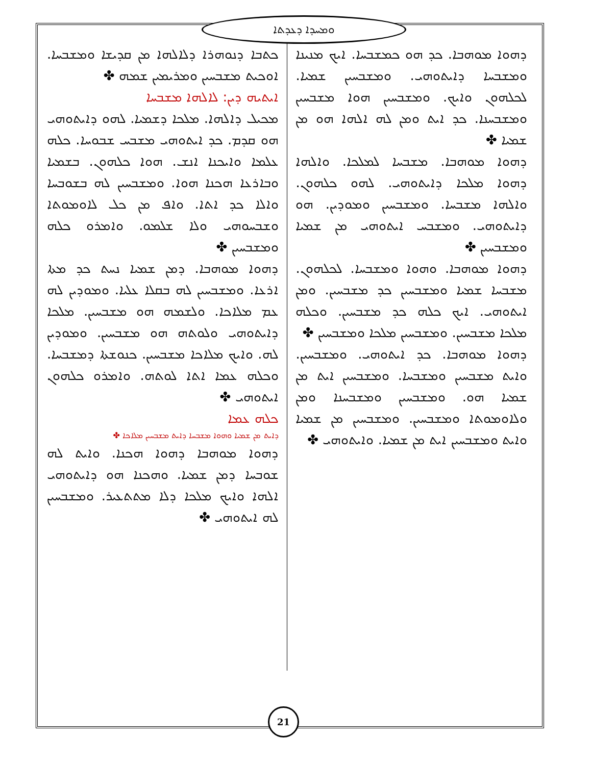ܘܡܚܕܐ ܕܥܕܬܐ
ܟܬܒܐ ܕܢܘܗܪܐ ܕܠܐܠܗܐ ܡܢ ܩܕܝܫܐ ܘܡܫܒܚܐ. ܐܘܟܝܬ ܡܫܒܚܝܢ ܘܡܪܝܡܝܢ ܫܡܗ ✤
ܐܝܬܝܗ ܕܝܢ: ܠܐܠܗܐ ܡܫܒܚܐ
ܡܟܝܠ ܕܐܠܗܐ. ܡܠܟܐ ܕܫܡܝܐ. ܠܗܘ ܕܐܝܬܘܗܝ ܗܘ ܩܕܡ. ܟܕ ܐܝܬܘܗܝ ܡܫܒܚ ܫܒܘܚܐ. ܟܠܗ ܥܠܡܐ ܘܐܝܟܢܐ ܐܢܫ. ܗܘܐ ܟܠܗܘܢ. ܒܫܡܝܐ ܘܒܐܪܥܐ ܗܟܢܐ ܗܘܐ. ܘܡܫܒܚܝܢ ܠܗ ܒܫܘܒܚܐ ܘܐܠܐ ܟܕ ܐܬܐ. ܘܐܦ ܡܢ ܟܠ ܠܐܘܡܘܬܐ ܘܫܒܚܘܗܝ ܘܠܐ ܫܠܡܘ. ܘܐܡܪܘ ܟܠܗ ܘܡܫܒܚܝܢ ✤
ܕܗܘܐ ܡܘܗܒܐ. ܕܡܢ ܫܡܝܐ ܢܚܬ ܟܕ ܡܬܐ ܐܪܥܐ. ܘܡܫܒܚܝܢ ܠܗ ܒܩܠܐ ܥܠܝܐ. ܘܡܘܕܝܢ ܠܗ ܥܡ ܡܠܐܟܐ. ܘܠܫܡܗ ܗܘ ܡܫܒܚܝܢ. ܡܠܟܐ ܕܐܝܬܘܗܝ ܘܠܘܬܗ ܗܘ ܡܫܒܚܝܢ. ܘܡܘܕܝܢ ܠܗ. ܘܐܝܟ ܡܠܐܟܐ ܡܫܒܚܝܢ. ܟܢܘܫܬܐ ܕܡܫܒܚܐ. ܘܟܠܗ ܥܡܐ ܐܬܐ ܠܘܬܗ. ܘܐܡܪܘ ܟܠܗܘܢ ܐܝܬܘܗܝ ✤
ܟܠܗ ܥܡܐ
ܕܐܝܬ ܡܢ ܫܡܝܐ ܘܗܘܐ ܡܫܒܚܐ ܕܐܝܬ ܡܫܒܚܝܢ ܡܠܐܟܐ ✤
ܕܗܘܐ ܡܘܗܒܐ ܕܗܘܐ ܗܟܢܐ. ܘܐܝܬ ܠܗ ܫܘܒܚܐ ܕܡܢ ܫܡܝܐ. ܘܗܟܢܐ ܗܘ ܕܐܝܬܘܗܝ ܐܠܗܐ ܘܐܝܟ ܡܠܟܐ ܕܠܐ ܡܬܬܥܝܪ. ܘܡܫܒܚܝܢ ܠܗ ܐܝܬܘܗܝ ✤
ܕܗܘܐ ܡܘܗܒܐ. ܟܕ ܗܘ ܟܡܫܒܚܐ. ܐܝܟ ܡܢܝܢܐ ܘܡܫܒܚܐ ܕܐܝܬܘܗܝ. ܘܡܫܒܚܝܢ ܫܡܝܐ. ܠܟܠܗܘܢ ܘܐܝܟ. ܘܡܫܒܚܝܢ ܗܘܐ ܡܫܒܚܝܢ ܘܡܫܒܚܢܐ. ܟܕ ܐܝܬ ܘܡܢ ܠܗ ܐܠܗܐ ܗܘ ܡܢ ܫܡܝܐ ✤
ܕܗܘܐ ܡܘܗܒܐ. ܡܫܒܚܐ ܠܡܠܟܐ. ܘܐܠܗܐ ܕܗܘܐ ܡܠܟܐ ܕܐܝܬܘܗܝ. ܠܗܘ ܟܠܗܘܢ. ܘܐܠܗܐ ܡܫܒܚܐ. ܘܡܫܒܚܝܢ ܘܡܘܕܝܢ. ܗܘ ܕܐܝܬܘܗܝ. ܘܡܫܒܚ ܐܝܬܘܗܝ ܡܢ ܫܡܝܐ ܘܡܫܒܚܝܢ ✤
ܕܗܘܐ ܡܘܗܒܐ. ܘܗܘܐ ܘܡܫܒܚܐ. ܠܟܠܗܘܢ. ܡܫܒܚܐ ܫܡܝܐ ܘܡܫܒܚܝܢ ܟܕ ܡܫܒܚܝܢ. ܘܡܢ ܐܝܬܘܗܝ. ܐܝܟ ܟܠܗ ܟܕ ܡܫܒܚܝܢ. ܘܟܠܗ ܡܠܟܐ ܡܫܒܚܝܢ. ܘܡܫܒܚܝܢ ܡܠܟܐ ܘܡܫܒܚܝܢ ✤
ܕܗܘܐ ܡܘܗܒܐ. ܟܕ ܐܝܬܘܗܝ. ܘܡܫܒܚܝܢ. ܘܐܝܬ ܡܫܒܚܝܢ ܘܡܫܒܚܐ. ܘܡܫܒܚܝܢ ܐܝܬ ܡܢ ܫܡܝܐ ܗܘ. ܘܡܫܒܚܝܢ ܘܡܫܒܚܢܐ ܘܡܢ ܘܠܐܘܡܘܬܐ ܘܡܫܒܚܝܢ. ܘܡܫܒܚܝܢ ܡܢ ܫܡܝܐ ܘܐܝܬ ܘܡܫܒܚܝܢ ܐܝܬ ܡܢ ܫܡܝܐ. ܘܐܝܬܘܗܝ ✤
21